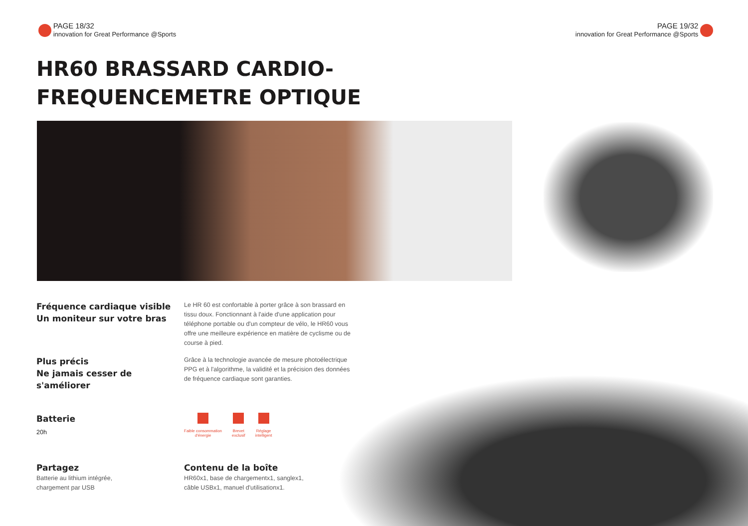PAGE 18/32
innovation for Great Performance @Sports
PAGE 19/32
innovation for Great Performance @Sports
HR60 BRASSARD CARDIO-
FREQUENCEMETRE OPTIQUE
Fréquence cardiaque visible
Un moniteur sur votre bras
Le HR 60 est confortable à porter grâce à son brassard en tissu doux. Fonctionnant à l'aide d'une application pour téléphone portable ou d'un compteur de vélo, le HR60 vous offre une meilleure expérience en matière de cyclisme ou de course à pied.
Plus précis
Ne jamais cesser de s'améliorer
Grâce à la technologie avancée de mesure photoélectrique PPG et à l'algorithme, la validité et la précision des données de fréquence cardiaque sont garanties.
Batterie
20h
Faible consommation
d'énergie
Brevet
exclusif
Réglage
intelligent
Partagez
Batterie au lithium intégrée,
chargement par USB
Contenu de la boîte
HR60x1, base de chargementx1, sanglex1,
câble USBx1, manuel d'utilisationx1.